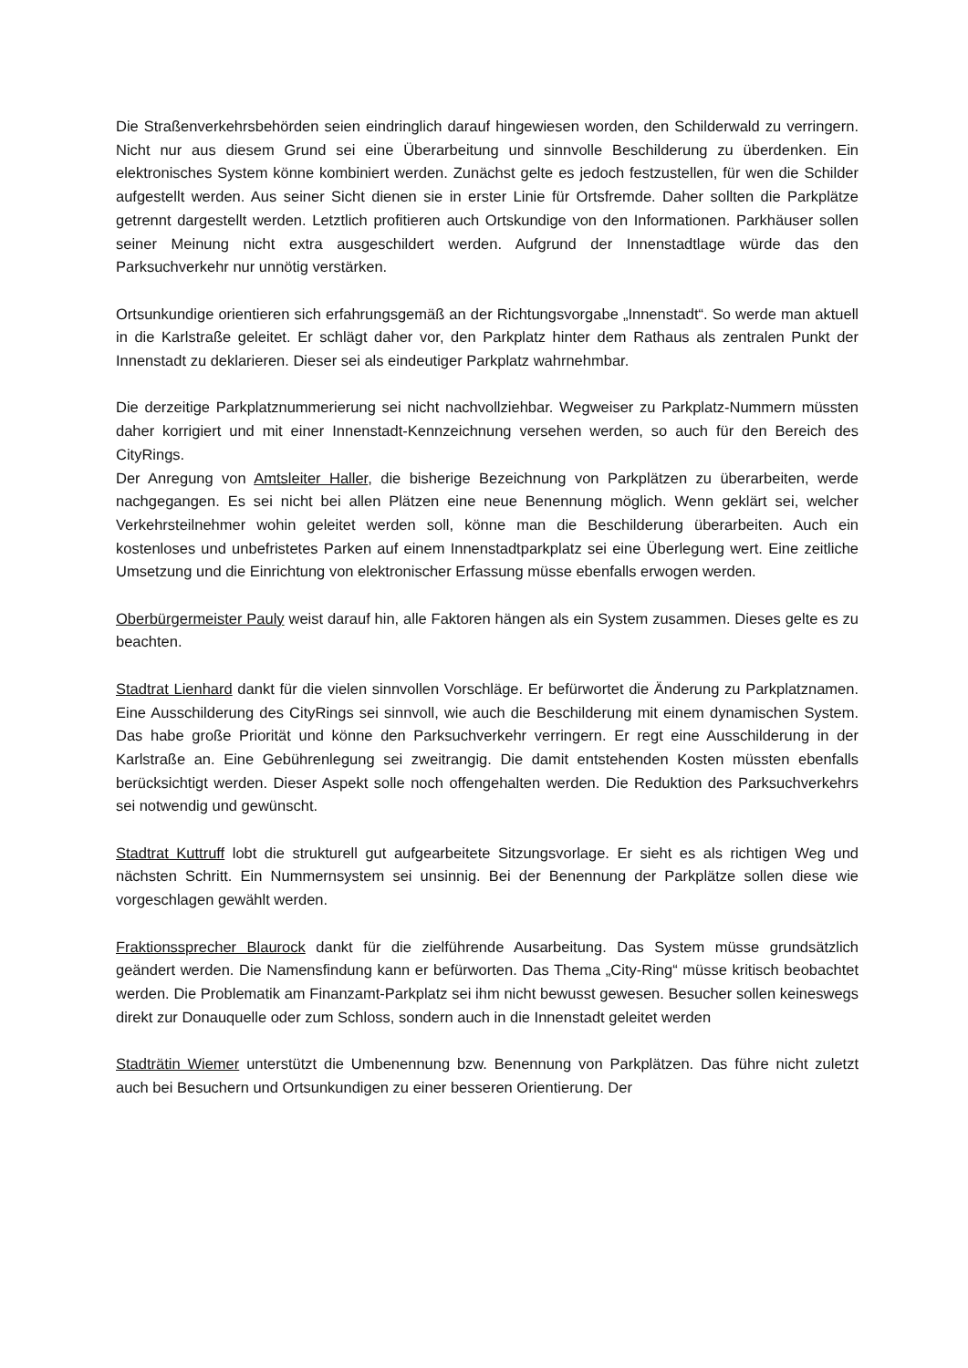Die Straßenverkehrsbehörden seien eindringlich darauf hingewiesen worden, den Schilderwald zu verringern. Nicht nur aus diesem Grund sei eine Überarbeitung und sinnvolle Beschilderung zu überdenken. Ein elektronisches System könne kombiniert werden. Zunächst gelte es jedoch festzustellen, für wen die Schilder aufgestellt werden. Aus seiner Sicht dienen sie in erster Linie für Ortsfremde. Daher sollten die Parkplätze getrennt dargestellt werden. Letztlich profitieren auch Ortskundige von den Informationen. Parkhäuser sollen seiner Meinung nicht extra ausgeschildert werden. Aufgrund der Innenstadtlage würde das den Parksuchverkehr nur unnötig verstärken.
Ortsunkundige orientieren sich erfahrungsgemäß an der Richtungsvorgabe „Innenstadt“. So werde man aktuell in die Karlstraße geleitet. Er schlägt daher vor, den Parkplatz hinter dem Rathaus als zentralen Punkt der Innenstadt zu deklarieren. Dieser sei als eindeutiger Parkplatz wahrnehmbar.
Die derzeitige Parkplatznummerierung sei nicht nachvollziehbar. Wegweiser zu Parkplatz-Nummern müssten daher korrigiert und mit einer Innenstadt-Kennzeichnung versehen werden, so auch für den Bereich des CityRings.
Der Anregung von Amtsleiter Haller, die bisherige Bezeichnung von Parkplätzen zu überarbeiten, werde nachgegangen. Es sei nicht bei allen Plätzen eine neue Benennung möglich. Wenn geklärt sei, welcher Verkehrsteilnehmer wohin geleitet werden soll, könne man die Beschilderung überarbeiten. Auch ein kostenloses und unbefristetes Parken auf einem Innenstadtparkplatz sei eine Überlegung wert. Eine zeitliche Umsetzung und die Einrichtung von elektronischer Erfassung müsse ebenfalls erwogen werden.
Oberbürgermeister Pauly weist darauf hin, alle Faktoren hängen als ein System zusammen. Dieses gelte es zu beachten.
Stadtrat Lienhard dankt für die vielen sinnvollen Vorschläge. Er befürwortet die Änderung zu Parkplatznamen. Eine Ausschilderung des CityRings sei sinnvoll, wie auch die Beschilderung mit einem dynamischen System. Das habe große Priorität und könne den Parksuchverkehr verringern. Er regt eine Ausschilderung in der Karlstraße an. Eine Gebührenlegung sei zweitrangig. Die damit entstehenden Kosten müssten ebenfalls berücksichtigt werden. Dieser Aspekt solle noch offengehalten werden. Die Reduktion des Parksuchverkehrs sei notwendig und gewünscht.
Stadtrat Kuttruff lobt die strukturell gut aufgearbeitete Sitzungsvorlage. Er sieht es als richtigen Weg und nächsten Schritt. Ein Nummernsystem sei unsinnig. Bei der Benennung der Parkplätze sollen diese wie vorgeschlagen gewählt werden.
Fraktionssprecher Blaurock dankt für die zielführende Ausarbeitung. Das System müsse grundsätzlich geändert werden. Die Namensfindung kann er befürworten. Das Thema „City-Ring“ müsse kritisch beobachtet werden. Die Problematik am Finanzamt-Parkplatz sei ihm nicht bewusst gewesen. Besucher sollen keineswegs direkt zur Donauquelle oder zum Schloss, sondern auch in die Innenstadt geleitet werden
Stadträtin Wiemer unterstützt die Umbenennung bzw. Benennung von Parkplätzen. Das führe nicht zuletzt auch bei Besuchern und Ortsunkundigen zu einer besseren Orientierung. Der